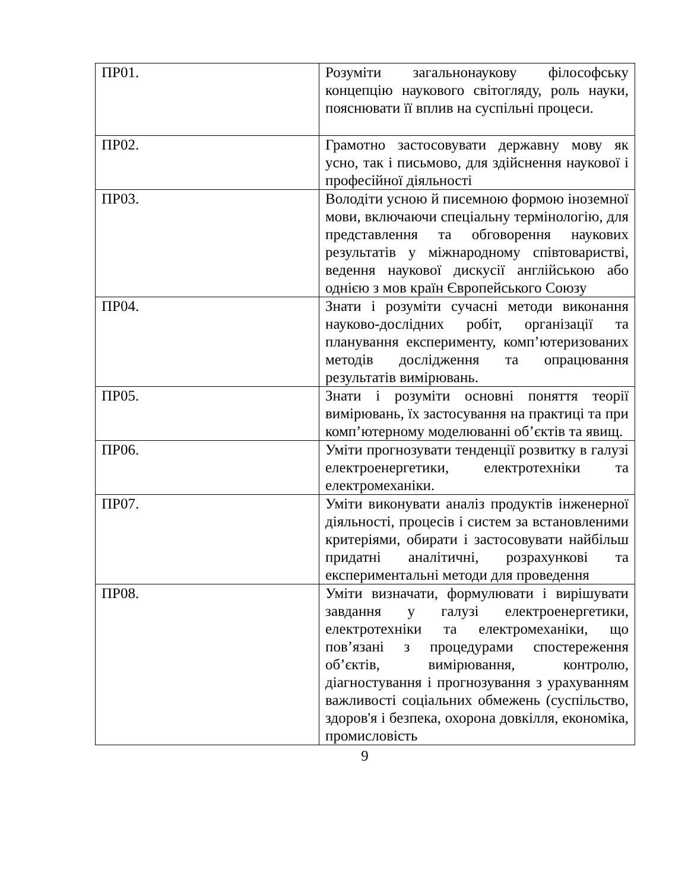| ПР01. | Розуміти загальнонаукову філософську концепцію наукового світогляду, роль науки, пояснювати її вплив на суспільні процеси. |
| ПР02. | Грамотно застосовувати державну мову як усно, так і письмово, для здійснення наукової і професійної діяльності |
| ПР03. | Володіти усною й писемною формою іноземної мови, включаючи спеціальну термінологію, для представлення та обговорення наукових результатів у міжнародному співтоваристві, ведення наукової дискусії англійською або однією з мов країн Європейського Союзу |
| ПР04. | Знати і розуміти сучасні методи виконання науково-дослідних робіт, організації та планування експерименту, комп’ютеризованих методів дослідження та опрацювання результатів вимірювань. |
| ПР05. | Знати і розуміти основні поняття теорії вимірювань, їх застосування на практиці та при комп’ютерному моделюванні об’єктів та явищ. |
| ПР06. | Уміти прогнозувати тенденції розвитку в галузі електроенергетики, електротехніки та електромеханіки. |
| ПР07. | Уміти виконувати аналіз продуктів інженерної діяльності, процесів і систем за встановленими критеріями, обирати і застосовувати найбільш придатні аналітичні, розрахункові та експериментальні методи для проведення |
| ПР08. | Уміти визначати, формулювати і вирішувати завдання у галузі електроенергетики, електротехніки та електромеханіки, що пов’язані з процедурами спостереження об’єктів, вимірювання, контролю, діагностування і прогнозування з урахуванням важливості соціальних обмежень (суспільство, здоров'я і безпека, охорона довкілля, економіка, промисловість |
9